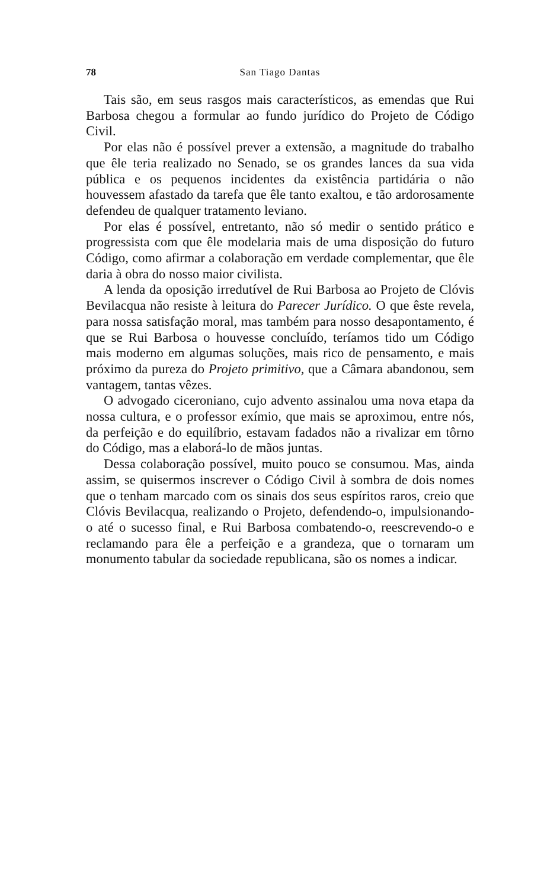78 San Tiago Dantas
Tais são, em seus rasgos mais característicos, as emendas que Rui Barbosa chegou a formular ao fundo jurídico do Projeto de Código Civil.
Por elas não é possível prever a extensão, a magnitude do trabalho que êle teria realizado no Senado, se os grandes lances da sua vida pública e os pequenos incidentes da existência partidária o não houvessem afastado da tarefa que êle tanto exaltou, e tão ardorosamente defendeu de qualquer tratamento leviano.
Por elas é possível, entretanto, não só medir o sentido prático e progressista com que êle modelaria mais de uma disposição do futuro Código, como afirmar a colaboração em verdade complementar, que êle daria à obra do nosso maior civilista.
A lenda da oposição irredutível de Rui Barbosa ao Projeto de Clóvis Bevilacqua não resiste à leitura do Parecer Jurídico. O que êste revela, para nossa satisfação moral, mas também para nosso desapontamento, é que se Rui Barbosa o houvesse concluído, teríamos tido um Código mais moderno em algumas soluções, mais rico de pensamento, e mais próximo da pureza do Projeto primitivo, que a Câmara abandonou, sem vantagem, tantas vêzes.
O advogado ciceroniano, cujo advento assinalou uma nova etapa da nossa cultura, e o professor exímio, que mais se aproximou, entre nós, da perfeição e do equilíbrio, estavam fadados não a rivalizar em tôrno do Código, mas a elaborá-lo de mãos juntas.
Dessa colaboração possível, muito pouco se consumou. Mas, ainda assim, se quisermos inscrever o Código Civil à sombra de dois nomes que o tenham marcado com os sinais dos seus espíritos raros, creio que Clóvis Bevilacqua, realizando o Projeto, defendendo-o, impulsionando-o até o sucesso final, e Rui Barbosa combatendo-o, reescrevendo-o e reclamando para êle a perfeição e a grandeza, que o tornaram um monumento tabular da sociedade republicana, são os nomes a indicar.